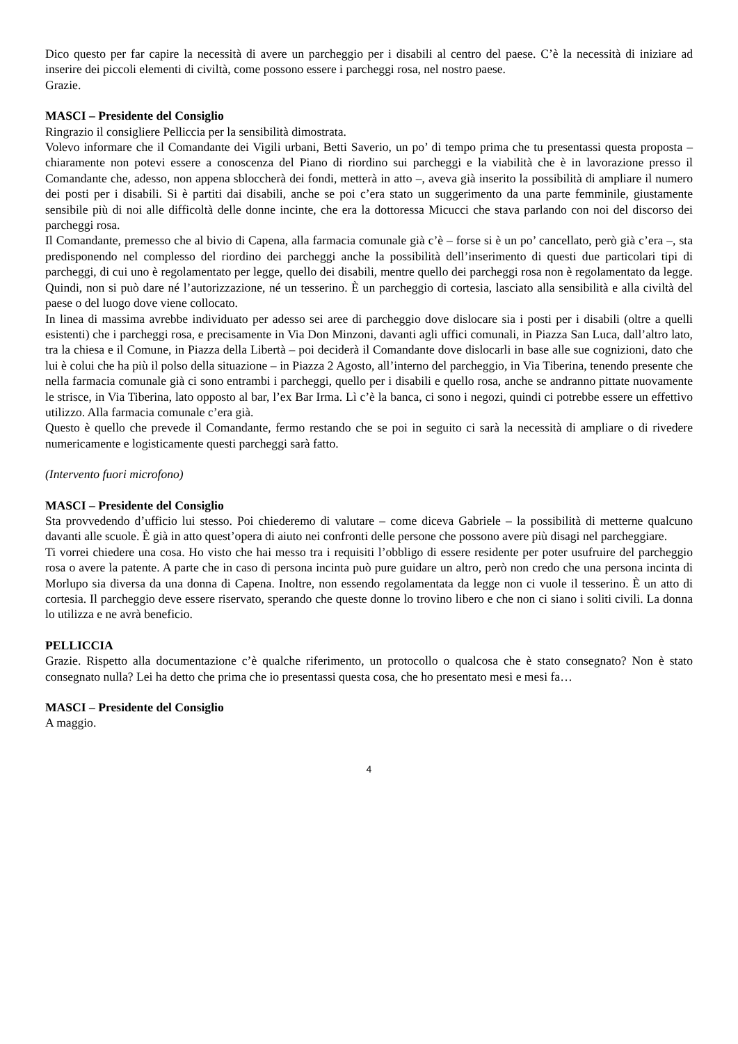Dico questo per far capire la necessità di avere un parcheggio per i disabili al centro del paese. C’è la necessità di iniziare ad inserire dei piccoli elementi di civiltà, come possono essere i parcheggi rosa, nel nostro paese.
Grazie.
MASCI – Presidente del Consiglio
Ringrazio il consigliere Pelliccia per la sensibilità dimostrata.
Volevo informare che il Comandante dei Vigili urbani, Betti Saverio, un po’ di tempo prima che tu presentassi questa proposta – chiaramente non potevi essere a conoscenza del Piano di riordino sui parcheggi e la viabilità che è in lavorazione presso il Comandante che, adesso, non appena sbloccherà dei fondi, metterà in atto –, aveva già inserito la possibilità di ampliare il numero dei posti per i disabili. Si è partiti dai disabili, anche se poi c’era stato un suggerimento da una parte femminile, giustamente sensibile più di noi alle difficoltà delle donne incinte, che era la dottoressa Micucci che stava parlando con noi del discorso dei parcheggi rosa.
Il Comandante, premesso che al bivio di Capena, alla farmacia comunale già c’è – forse si è un po’ cancellato, però già c’era –, sta predisponendo nel complesso del riordino dei parcheggi anche la possibilità dell’inserimento di questi due particolari tipi di parcheggi, di cui uno è regolamentato per legge, quello dei disabili, mentre quello dei parcheggi rosa non è regolamentato da legge. Quindi, non si può dare né l’autorizzazione, né un tesserino. È un parcheggio di cortesia, lasciato alla sensibilità e alla civiltà del paese o del luogo dove viene collocato.
In linea di massima avrebbe individuato per adesso sei aree di parcheggio dove dislocare sia i posti per i disabili (oltre a quelli esistenti) che i parcheggi rosa, e precisamente in Via Don Minzoni, davanti agli uffici comunali, in Piazza San Luca, dall’altro lato, tra la chiesa e il Comune, in Piazza della Libertà – poi deciderà il Comandante dove dislocarli in base alle sue cognizioni, dato che lui è colui che ha più il polso della situazione – in Piazza 2 Agosto, all’interno del parcheggio, in Via Tiberina, tenendo presente che nella farmacia comunale già ci sono entrambi i parcheggi, quello per i disabili e quello rosa, anche se andranno pittate nuovamente le strisce, in Via Tiberina, lato opposto al bar, l’ex Bar Irma. Lì c’è la banca, ci sono i negozi, quindi ci potrebbe essere un effettivo utilizzo. Alla farmacia comunale c’era già.
Questo è quello che prevede il Comandante, fermo restando che se poi in seguito ci sarà la necessità di ampliare o di rivedere numericamente e logisticamente questi parcheggi sarà fatto.
(Intervento fuori microfono)
MASCI – Presidente del Consiglio
Sta provvedendo d’ufficio lui stesso. Poi chiederemo di valutare – come diceva Gabriele – la possibilità di metterne qualcuno davanti alle scuole. È già in atto quest’opera di aiuto nei confronti delle persone che possono avere più disagi nel parcheggiare.
Ti vorrei chiedere una cosa. Ho visto che hai messo tra i requisiti l’obbligo di essere residente per poter usufruire del parcheggio rosa o avere la patente. A parte che in caso di persona incinta può pure guidare un altro, però non credo che una persona incinta di Morlupo sia diversa da una donna di Capena. Inoltre, non essendo regolamentata da legge non ci vuole il tesserino. È un atto di cortesia. Il parcheggio deve essere riservato, sperando che queste donne lo trovino libero e che non ci siano i soliti civili. La donna lo utilizza e ne avrà beneficio.
PELLICCIA
Grazie. Rispetto alla documentazione c’è qualche riferimento, un protocollo o qualcosa che è stato consegnato? Non è stato consegnato nulla? Lei ha detto che prima che io presentassi questa cosa, che ho presentato mesi e mesi fa…
MASCI – Presidente del Consiglio
A maggio.
4